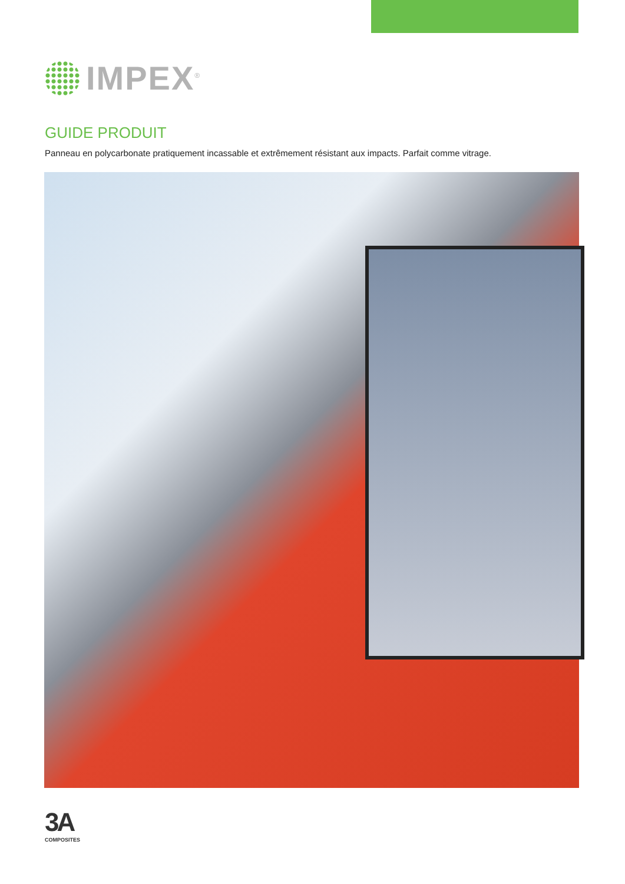IMPEX<sup>®</sup>
GUIDE PRODUIT
Panneau en polycarbonate pratiquement incassable et extrêmement résistant aux impacts. Parfait comme vitrage.
3A
COMPOSITES